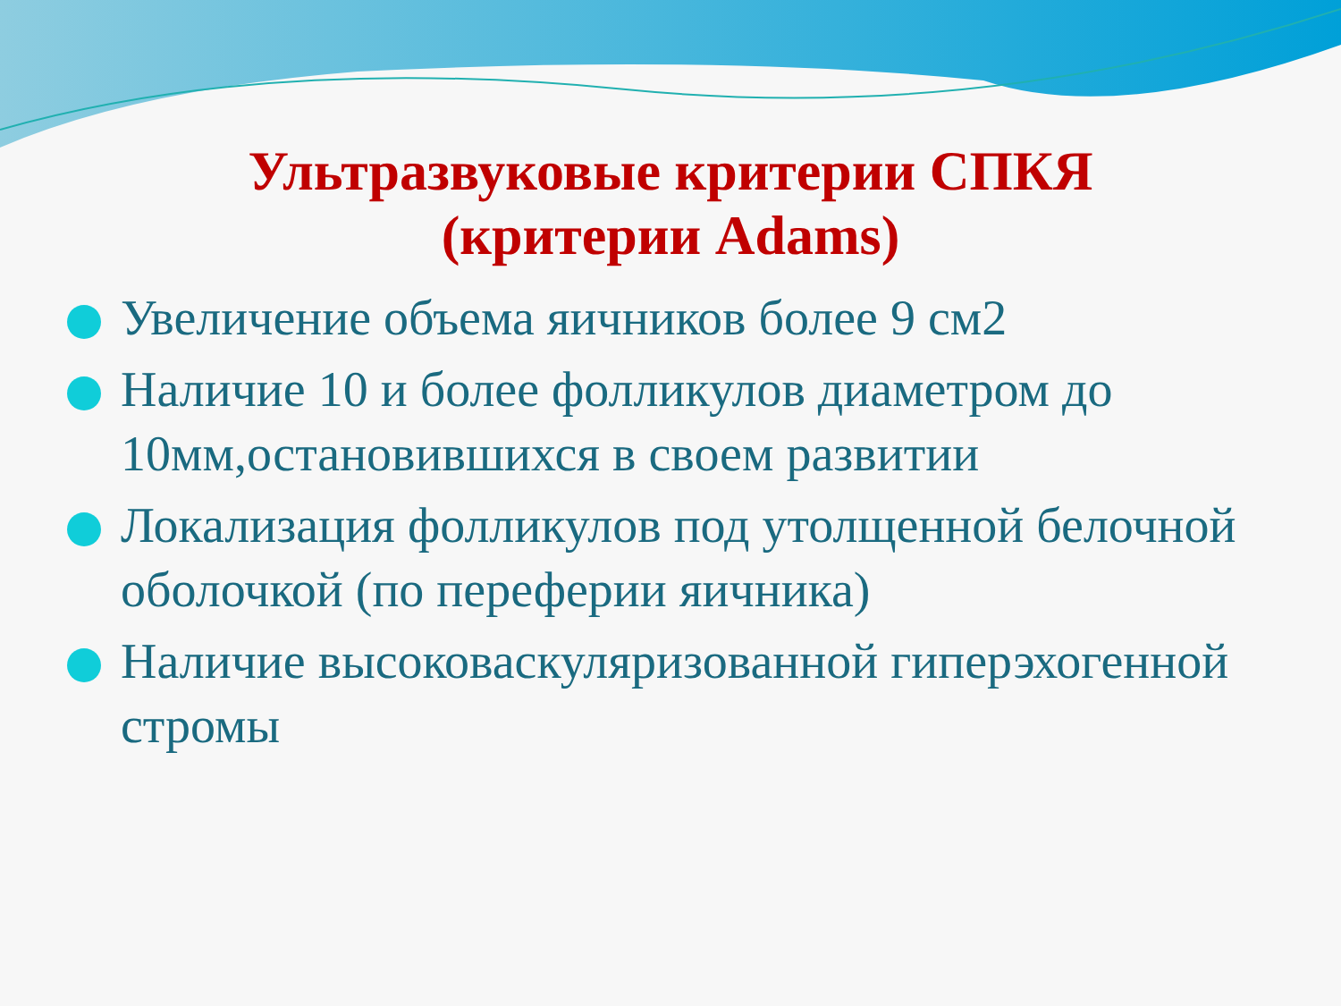Ультразвуковые критерии СПКЯ
(критерии Adams)
Увеличение объема яичников более 9 см2
Наличие 10 и более фолликулов диаметром до 10мм,остановившихся в своем развитии
Локализация фолликулов под утолщенной белочной оболочкой (по переферии яичника)
Наличие высоковаскуляризованной гиперэхогенной стромы